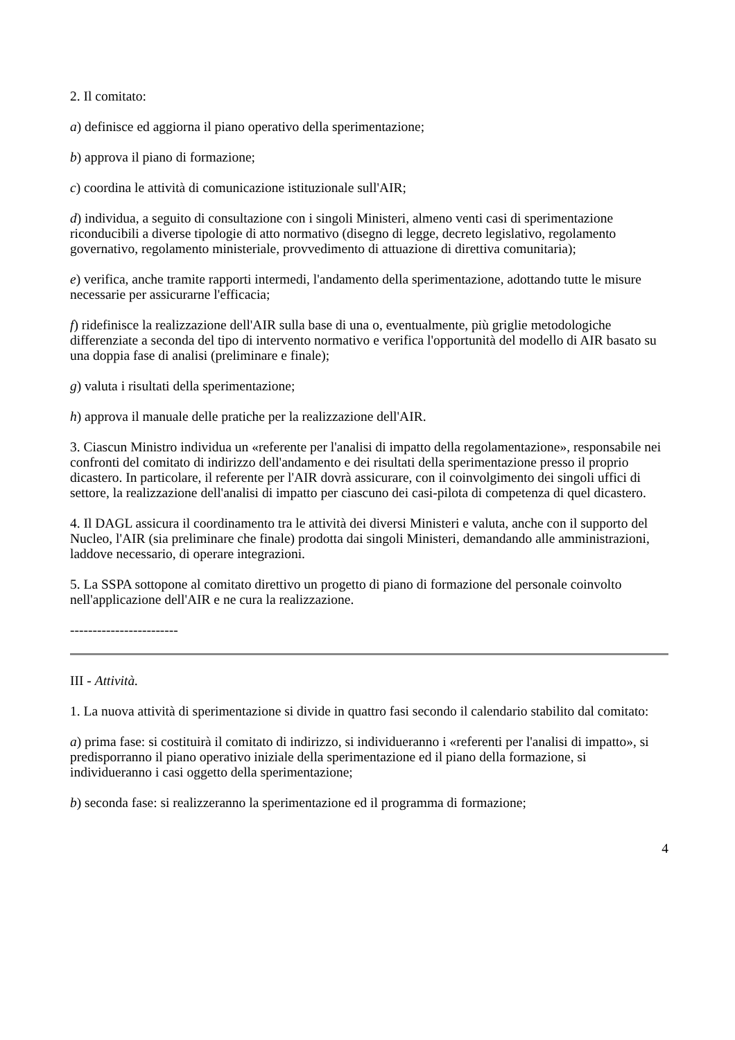2. Il comitato:
a) definisce ed aggiorna il piano operativo della sperimentazione;
b) approva il piano di formazione;
c) coordina le attività di comunicazione istituzionale sull'AIR;
d) individua, a seguito di consultazione con i singoli Ministeri, almeno venti casi di sperimentazione riconducibili a diverse tipologie di atto normativo (disegno di legge, decreto legislativo, regolamento governativo, regolamento ministeriale, provvedimento di attuazione di direttiva comunitaria);
e) verifica, anche tramite rapporti intermedi, l'andamento della sperimentazione, adottando tutte le misure necessarie per assicurarne l'efficacia;
f) ridefinisce la realizzazione dell'AIR sulla base di una o, eventualmente, più griglie metodologiche differenziate a seconda del tipo di intervento normativo e verifica l'opportunità del modello di AIR basato su una doppia fase di analisi (preliminare e finale);
g) valuta i risultati della sperimentazione;
h) approva il manuale delle pratiche per la realizzazione dell'AIR.
3. Ciascun Ministro individua un «referente per l'analisi di impatto della regolamentazione», responsabile nei confronti del comitato di indirizzo dell'andamento e dei risultati della sperimentazione presso il proprio dicastero. In particolare, il referente per l'AIR dovrà assicurare, con il coinvolgimento dei singoli uffici di settore, la realizzazione dell'analisi di impatto per ciascuno dei casi-pilota di competenza di quel dicastero.
4. Il DAGL assicura il coordinamento tra le attività dei diversi Ministeri e valuta, anche con il supporto del Nucleo, l'AIR (sia preliminare che finale) prodotta dai singoli Ministeri, demandando alle amministrazioni, laddove necessario, di operare integrazioni.
5. La SSPA sottopone al comitato direttivo un progetto di piano di formazione del personale coinvolto nell'applicazione dell'AIR e ne cura la realizzazione.
------------------------
III - Attività.
1. La nuova attività di sperimentazione si divide in quattro fasi secondo il calendario stabilito dal comitato:
a) prima fase: si costituirà il comitato di indirizzo, si individueranno i «referenti per l'analisi di impatto», si predisporranno il piano operativo iniziale della sperimentazione ed il piano della formazione, si individueranno i casi oggetto della sperimentazione;
b) seconda fase: si realizzeranno la sperimentazione ed il programma di formazione;
4